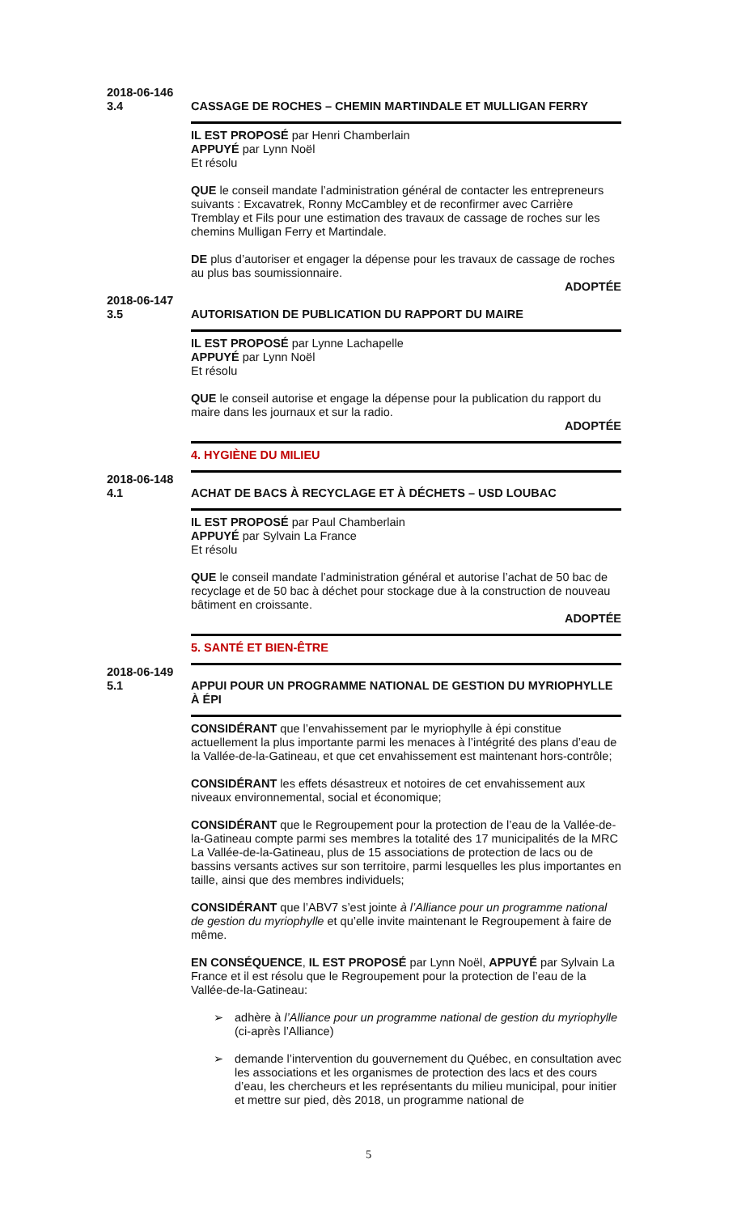2018-06-146
3.4
CASSAGE DE ROCHES – CHEMIN MARTINDALE ET MULLIGAN FERRY
IL EST PROPOSÉ par Henri Chamberlain
APPUYÉ par Lynn Noël
Et résolu
QUE le conseil mandate l’administration général de contacter les entrepreneurs suivants : Excavatrek, Ronny McCambley et de reconfirmer avec Carrière Tremblay et Fils pour une estimation des travaux de cassage de roches sur les chemins Mulligan Ferry et Martindale.
DE plus d’autoriser et engager la dépense pour les travaux de cassage de roches au plus bas soumissionnaire.
ADOPTÉE
2018-06-147
3.5
AUTORISATION DE PUBLICATION DU RAPPORT DU MAIRE
IL EST PROPOSÉ par Lynne Lachapelle
APPUYÉ par Lynn Noël
Et résolu
QUE le conseil autorise et engage la dépense pour la publication du rapport du maire dans les journaux et sur la radio.
ADOPTÉE
4. HYGIÈNE DU MILIEU
2018-06-148
4.1
ACHAT DE BACS À RECYCLAGE ET À DÉCHETS – USD LOUBAC
IL EST PROPOSÉ par Paul Chamberlain
APPUYÉ par Sylvain La France
Et résolu
QUE le conseil mandate l’administration général et autorise l’achat de 50 bac de recyclage et de 50 bac à déchet pour stockage due à la construction de nouveau bâtiment en croissante.
ADOPTÉE
5. SANTÉ ET BIEN-ÊTRE
2018-06-149
5.1
APPUI POUR UN PROGRAMME NATIONAL DE GESTION DU MYRIOPHYLLE À ÉPI
CONSIDÉRANT que l’envahissement par le myriophylle à épi constitue actuellement la plus importante parmi les menaces à l’intégrité des plans d’eau de la Vallée-de-la-Gatineau, et que cet envahissement est maintenant hors-contrôle;
CONSIDÉRANT les effets désastreux et notoires de cet envahissement aux niveaux environnemental, social et économique;
CONSIDÉRANT que le Regroupement pour la protection de l’eau de la Vallée-de-la-Gatineau compte parmi ses membres la totalité des 17 municipalités de la MRC La Vallée-de-la-Gatineau, plus de 15 associations de protection de lacs ou de bassins versants actives sur son territoire, parmi lesquelles les plus importantes en taille, ainsi que des membres individuels;
CONSIDÉRANT que l’ABV7 s’est jointe à l’Alliance pour un programme national de gestion du myriophylle et qu’elle invite maintenant le Regroupement à faire de même.
EN CONSÉQUENCE, IL EST PROPOSÉ par Lynn Noël, APPUYÉ par Sylvain La France et il est résolu que le Regroupement pour la protection de l’eau de la Vallée-de-la-Gatineau:
➢ adhère à l’Alliance pour un programme national de gestion du myriophylle (ci-après l’Alliance)
➢ demande l’intervention du gouvernement du Québec, en consultation avec les associations et les organismes de protection des lacs et des cours d’eau, les chercheurs et les représentants du milieu municipal, pour initier et mettre sur pied, dès 2018, un programme national de
5